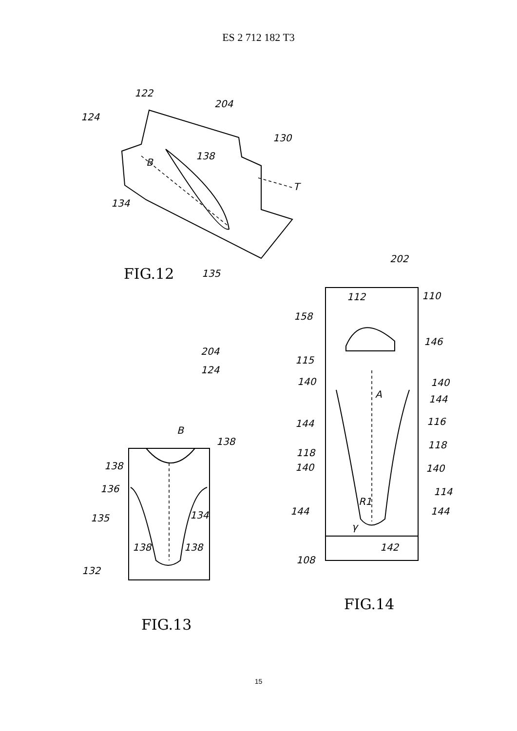ES 2 712 182 T3
122
204
124
130
138
B
T
134
135
FIG.12
202
112
110
158
146
115
140
140
A
144
144
116
118
118
140
140
114
R1
144
144
γ
142
108
204
124
B
138
138
136
134
135
138
138
132
FIG.13
FIG.14
15